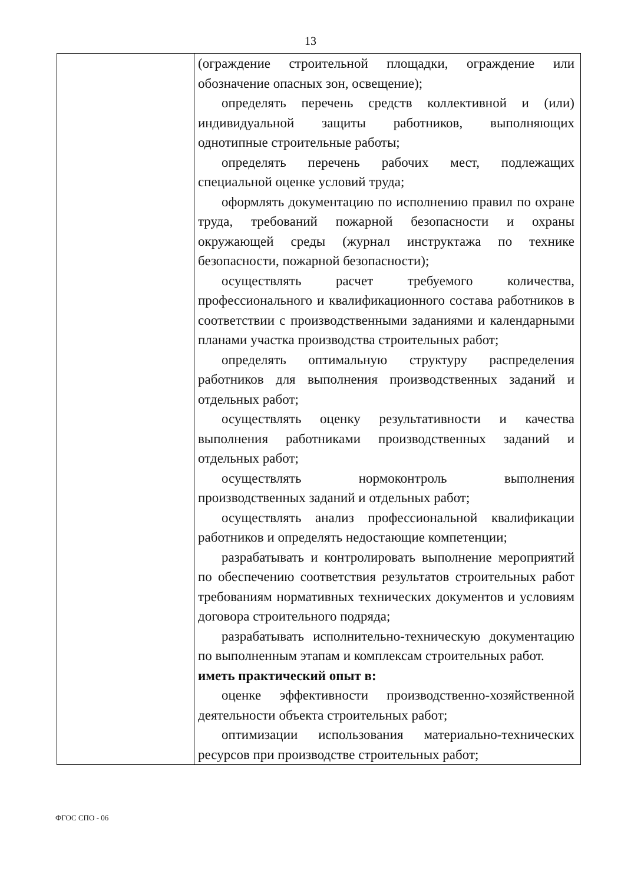13
| | (ограждение строительной площадки, ограждение или обозначение опасных зон, освещение); определять перечень средств коллективной и (или) индивидуальной защиты работников, выполняющих однотипные строительные работы; определять перечень рабочих мест, подлежащих специальной оценке условий труда; оформлять документацию по исполнению правил по охране труда, требований пожарной безопасности и охраны окружающей среды (журнал инструктажа по технике безопасности, пожарной безопасности); осуществлять расчет требуемого количества, профессионального и квалификационного состава работников в соответствии с производственными заданиями и календарными планами участка производства строительных работ; определять оптимальную структуру распределения работников для выполнения производственных заданий и отдельных работ; осуществлять оценку результативности и качества выполнения работниками производственных заданий и отдельных работ; осуществлять нормоконтроль выполнения производственных заданий и отдельных работ; осуществлять анализ профессиональной квалификации работников и определять недостающие компетенции; разрабатывать и контролировать выполнение мероприятий по обеспечению соответствия результатов строительных работ требованиям нормативных технических документов и условиям договора строительного подряда; разрабатывать исполнительно-техническую документацию по выполненным этапам и комплексам строительных работ. иметь практический опыт в: оценке эффективности производственно-хозяйственной деятельности объекта строительных работ; оптимизации использования материально-технических ресурсов при производстве строительных работ; |
ФГОС СПО - 06